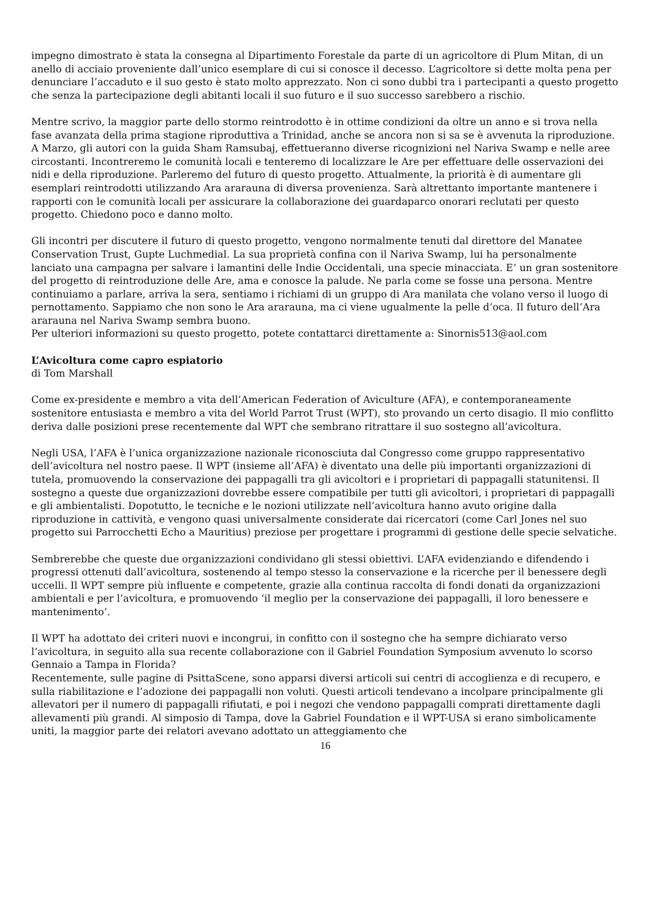impegno dimostrato è stata la consegna al Dipartimento Forestale da parte di un agricoltore di Plum Mitan, di un anello di acciaio proveniente dall’unico esemplare di cui si conosce il decesso. L’agricoltore si dette molta pena per denunciare l’accaduto e il suo gesto è stato molto apprezzato. Non ci sono dubbi tra i partecipanti a questo progetto che senza la partecipazione degli abitanti locali il suo futuro e il suo successo sarebbero a rischio.
Mentre scrivo, la maggior parte dello stormo reintrodotto è in ottime condizioni da oltre un anno e si trova nella fase avanzata della prima stagione riproduttiva a Trinidad, anche se ancora non si sa se è avvenuta la riproduzione. A Marzo, gli autori con la guida Sham Ramsubaj, effettueranno diverse ricognizioni nel Nariva Swamp e nelle aree circostanti. Incontreremo le comunità locali e tenteremo di localizzare le Are per effettuare delle osservazioni dei nidi e della riproduzione. Parleremo del futuro di questo progetto. Attualmente, la priorità è di aumentare gli esemplari reintrodotti utilizzando Ara ararauna di diversa provenienza. Sarà altrettanto importante mantenere i rapporti con le comunità locali per assicurare la collaborazione dei guardaparco onorari reclutati per questo progetto. Chiedono poco e danno molto.
Gli incontri per discutere il futuro di questo progetto, vengono normalmente tenuti dal direttore del Manatee Conservation Trust, Gupte Luchmedial. La sua proprietà confina con il Nariva Swamp, lui ha personalmente lanciato una campagna per salvare i lamantini delle Indie Occidentali, una specie minacciata. E’ un gran sostenitore del progetto di reintroduzione delle Are, ama e conosce la palude. Ne parla come se fosse una persona. Mentre continuiamo a parlare, arriva la sera, sentiamo i richiami di un gruppo di Ara manilata che volano verso il luogo di pernottamento. Sappiamo che non sono le Ara ararauna, ma ci viene ugualmente la pelle d’oca. Il futuro dell’Ara ararauna nel Nariva Swamp sembra buono.
Per ulteriori informazioni su questo progetto, potete contattarci direttamente a: Sinornis513@aol.com
L’Avicoltura come capro espiatorio
di Tom Marshall
Come ex-presidente e membro a vita dell’American Federation of Aviculture (AFA), e contemporaneamente sostenitore entusiasta e membro a vita del World Parrot Trust (WPT), sto provando un certo disagio. Il mio conflitto deriva dalle posizioni prese recentemente dal WPT che sembrano ritrattare il suo sostegno all’avicoltura.
Negli USA, l’AFA è l’unica organizzazione nazionale riconosciuta dal Congresso come gruppo rappresentativo dell’avicoltura nel nostro paese. Il WPT (insieme all’AFA) è diventato una delle più importanti organizzazioni di tutela, promuovendo la conservazione dei pappagalli tra gli avicoltori e i proprietari di pappagalli statunitensi. Il sostegno a queste due organizzazioni dovrebbe essere compatibile per tutti gli avicoltori, i proprietari di pappagalli e gli ambientalisti. Dopotutto, le tecniche e le nozioni utilizzate nell’avicoltura hanno avuto origine dalla riproduzione in cattività, e vengono quasi universalmente considerate dai ricercatori (come Carl Jones nel suo progetto sui Parrocchetti Echo a Mauritius) preziose per progettare i programmi di gestione delle specie selvatiche.
Sembrerebbe che queste due organizzazioni condividano gli stessi obiettivi. L’AFA evidenziando e difendendo i progressi ottenuti dall’avicoltura, sostenendo al tempo stesso la conservazione e la ricerche per il benessere degli uccelli. Il WPT sempre più influente e competente, grazie alla continua raccolta di fondi donati da organizzazioni ambientali e per l’avicoltura, e promuovendo ‘il meglio per la conservazione dei pappagalli, il loro benessere e mantenimento’.
Il WPT ha adottato dei criteri nuovi e incongrui, in confitto con il sostegno che ha sempre dichiarato verso l’avicoltura, in seguito alla sua recente collaborazione con il Gabriel Foundation Symposium avvenuto lo scorso Gennaio a Tampa in Florida?
Recentemente, sulle pagine di PsittaScene, sono apparsi diversi articoli sui centri di accoglienza e di recupero, e sulla riabilitazione e l’adozione dei pappagalli non voluti. Questi articoli tendevano a incolpare principalmente gli allevatori per il numero di pappagalli rifiutati, e poi i negozi che vendono pappagalli comprati direttamente dagli allevamenti più grandi. Al simposio di Tampa, dove la Gabriel Foundation e il WPT-USA si erano simbolicamente uniti, la maggior parte dei relatori avevano adottato un atteggiamento che
16